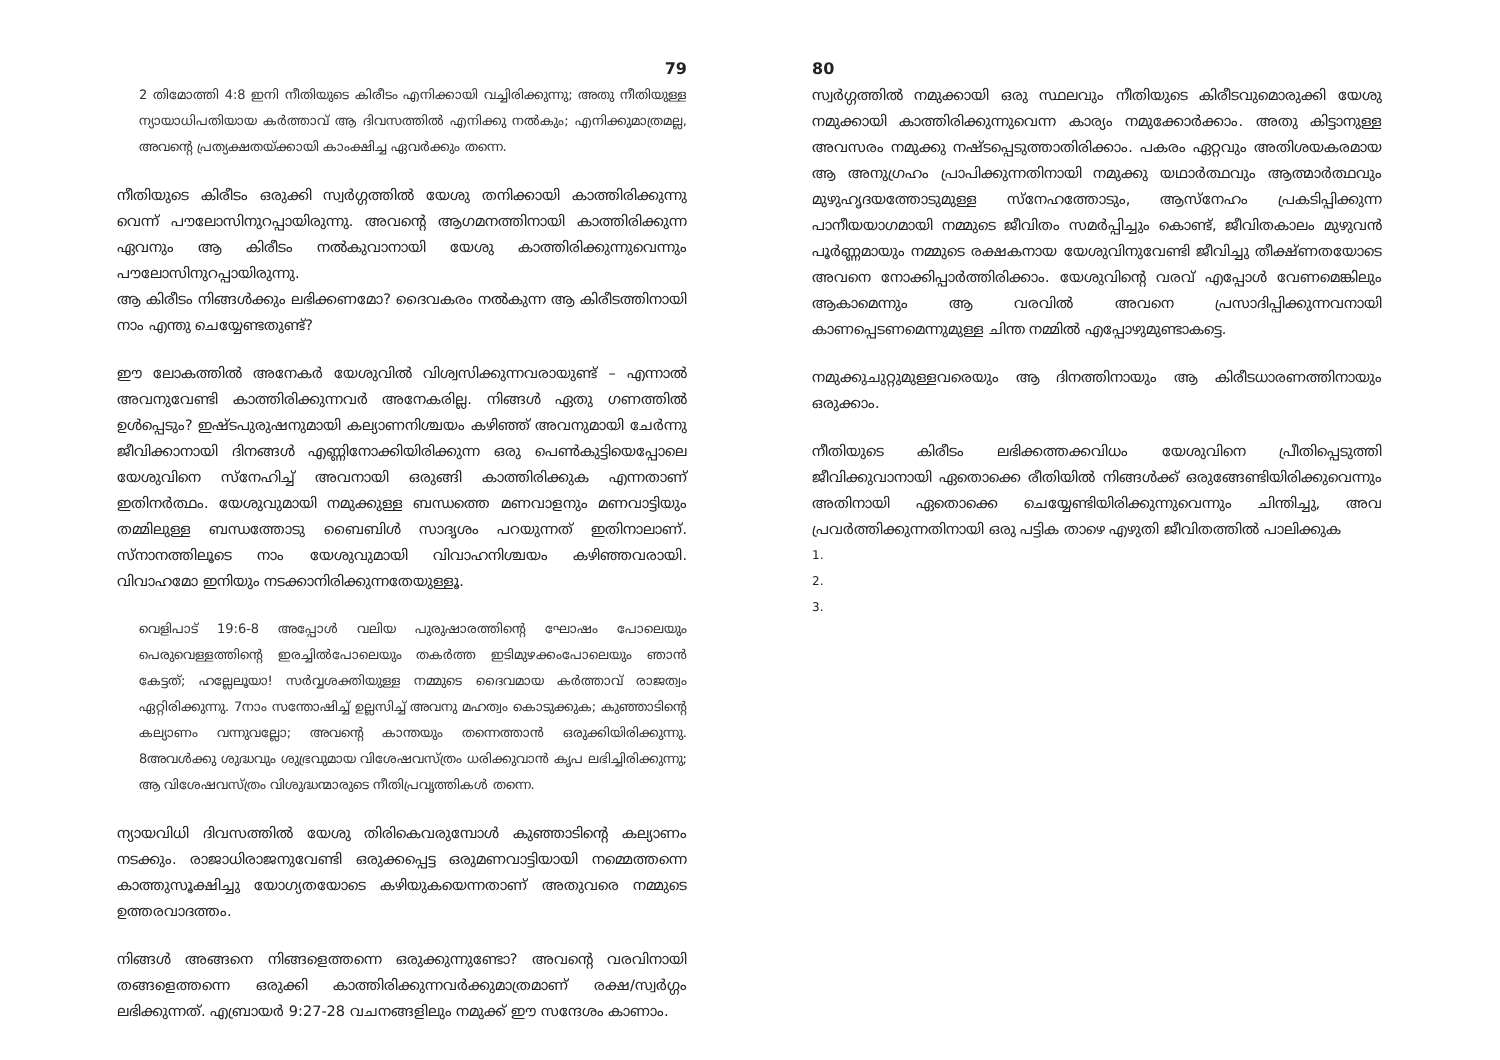79
2 തിമോത്തി 4:8 ഇനി നീതിയുടെ കിരീടം എനിക്കായി വച്ചിരിക്കുന്നു; അതു നീതിയുള്ള ന്യായാധിപതിയായ കർത്താവ് ആ ദിവസത്തിൽ എനിക്കു നൽകും; എനിക്കുമാത്രമല്ല, അവന്റെ പ്രത്യക്ഷതയ്ക്കായി കാംക്ഷിച്ച ഏവർക്കും തന്നെ.
നീതിയുടെ കിരീടം ഒരുക്കി സ്വർഗ്ഗത്തിൽ യേശു തനിക്കായി കാത്തിരിക്കുന്നു വെന്ന് പൗലോസിനുറപ്പായിരുന്നു. അവന്റെ ആഗമനത്തിനായി കാത്തിരിക്കുന്ന ഏവനും ആ കിരീടം നൽകുവാനായി യേശു കാത്തിരിക്കുന്നുവെന്നും പൗലോസിനുറപ്പായിരുന്നു.
ആ കിരീടം നിങ്ങൾക്കും ലഭിക്കണമോ? ദൈവകരം നൽകുന്ന ആ കിരീടത്തിനായി നാം എന്തു ചെയ്യേണ്ടതുണ്ട്?
ഈ ലോകത്തിൽ അനേകർ യേശുവിൽ വിശ്വസിക്കുന്നവരായുണ്ട് – എന്നാൽ അവനുവേണ്ടി കാത്തിരിക്കുന്നവർ അനേകരില്ല. നിങ്ങൾ ഏതു ഗണത്തിൽ ഉൾപ്പെടും? ഇഷ്ടപുരുഷനുമായി കല്യാണനിശ്ചയം കഴിഞ്ഞ് അവനുമായി ചേർന്നു ജീവിക്കാനായി ദിനങ്ങൾ എണ്ണിനോക്കിയിരിക്കുന്ന ഒരു പെൺകുട്ടിയെപ്പോലെ യേശുവിനെ സ്നേഹിച്ച് അവനായി ഒരുങ്ങി കാത്തിരിക്കുക എന്നതാണ് ഇതിനർത്ഥം. യേശുവുമായി നമുക്കുള്ള ബന്ധത്തെ മണവാളനും മണവാട്ടിയും തമ്മിലുള്ള ബന്ധത്തോടു ബൈബിൾ സാദൃശം പറയുന്നത് ഇതിനാലാണ്. സ്നാനത്തിലൂടെ നാം യേശുവുമായി വിവാഹനിശ്ചയം കഴിഞ്ഞവരായി. വിവാഹമോ ഇനിയും നടക്കാനിരിക്കുന്നതേയുള്ളൂ.
വെളിപാട് 19:6-8 അപ്പോൾ വലിയ പുരുഷാരത്തിന്റെ ഘോഷം പോലെയും പെരുവെള്ളത്തിന്റെ ഇരച്ചിൽപോലെയും തകർത്ത ഇടിമുഴക്കംപോലെയും ഞാൻ കേട്ടത്; ഹല്ലേലൂയാ! സർവ്വശക്തിയുള്ള നമ്മുടെ ദൈവമായ കർത്താവ് രാജത്വം ഏറ്റിരിക്കുന്നു. 7നാം സന്തോഷിച്ച് ഉല്ലസിച്ച് അവനു മഹത്വം കൊടുക്കുക; കുഞ്ഞാടിന്റെ കല്യാണം വന്നുവല്ലോ; അവന്റെ കാന്തയും തന്നെത്താൻ ഒരുക്കിയിരിക്കുന്നു. 8അവൾക്കു ശുദ്ധവും ശുഭ്രവുമായ വിശേഷവസ്ത്രം ധരിക്കുവാൻ കൃപ ലഭിച്ചിരിക്കുന്നു; ആ വിശേഷവസ്ത്രം വിശുദ്ധന്മാരുടെ നീതിപ്രവൃത്തികൾ തന്നെ.
ന്യായവിധി ദിവസത്തിൽ യേശു തിരികെവരുമ്പോൾ കുഞ്ഞാടിന്റെ കല്യാണം നടക്കും. രാജാധിരാജനുവേണ്ടി ഒരുക്കപ്പെട്ട ഒരുമണവാട്ടിയായി നമ്മെത്തന്നെ കാത്തുസൂക്ഷിച്ചു യോഗ്യതയോടെ കഴിയുകയെന്നതാണ് അതുവരെ നമ്മുടെ ഉത്തരവാദത്തം.
നിങ്ങൾ അങ്ങനെ നിങ്ങളെത്തന്നെ ഒരുക്കുന്നുണ്ടോ? അവന്റെ വരവിനായി തങ്ങളെത്തന്നെ ഒരുക്കി കാത്തിരിക്കുന്നവർക്കുമാത്രമാണ് രക്ഷ/സ്വർഗ്ഗം ലഭിക്കുന്നത്. എബ്രായർ 9:27-28 വചനങ്ങളിലും നമുക്ക് ഈ സന്ദേശം കാണാം.
80
സ്വർഗ്ഗത്തിൽ നമുക്കായി ഒരു സ്ഥലവും നീതിയുടെ കിരീടവുമൊരുക്കി യേശു നമുക്കായി കാത്തിരിക്കുന്നുവെന്ന കാര്യം നമുക്കോർക്കാം. അതു കിട്ടാനുള്ള അവസരം നമുക്കു നഷ്ടപ്പെടുത്താതിരിക്കാം. പകരം ഏറ്റവും അതിശയകരമായ ആ അനുഗ്രഹം പ്രാപിക്കുന്നതിനായി നമുക്കു യഥാർത്ഥവും ആത്മാർത്ഥവും മുഴുഹൃദയത്തോടുമുള്ള സ്നേഹത്തോടും, ആസ്നേഹം പ്രകടിപ്പിക്കുന്ന പാനീയയാഗമായി നമ്മുടെ ജീവിതം സമർപ്പിച്ചും കൊണ്ട്, ജീവിതകാലം മുഴുവൻ പൂർണ്ണമായും നമ്മുടെ രക്ഷകനായ യേശുവിനുവേണ്ടി ജീവിച്ചു തീക്ഷ്ണതയോടെ അവനെ നോക്കിപ്പാർത്തിരിക്കാം. യേശുവിന്റെ വരവ് എപ്പോൾ വേണമെങ്കിലും ആകാമെന്നും ആ വരവിൽ അവനെ പ്രസാദിപ്പിക്കുന്നവനായി കാണപ്പെടണമെന്നുമുള്ള ചിന്ത നമ്മിൽ എപ്പോഴുമുണ്ടാകട്ടെ.
നമുക്കുചുറ്റുമുള്ളവരെയും ആ ദിനത്തിനായും ആ കിരീടധാരണത്തിനായും ഒരുക്കാം.
നീതിയുടെ കിരീടം ലഭിക്കത്തക്കവിധം യേശുവിനെ പ്രീതിപ്പെടുത്തി ജീവിക്കുവാനായി ഏതൊക്കെ രീതിയിൽ നിങ്ങൾക്ക് ഒരുങ്ങേണ്ടിയിരിക്കുവെന്നും അതിനായി ഏതൊക്കെ ചെയ്യേണ്ടിയിരിക്കുന്നുവെന്നും ചിന്തിച്ചു, അവ പ്രവർത്തിക്കുന്നതിനായി ഒരു പട്ടിക താഴെ എഴുതി ജീവിതത്തിൽ പാലിക്കുക
1.
2.
3.